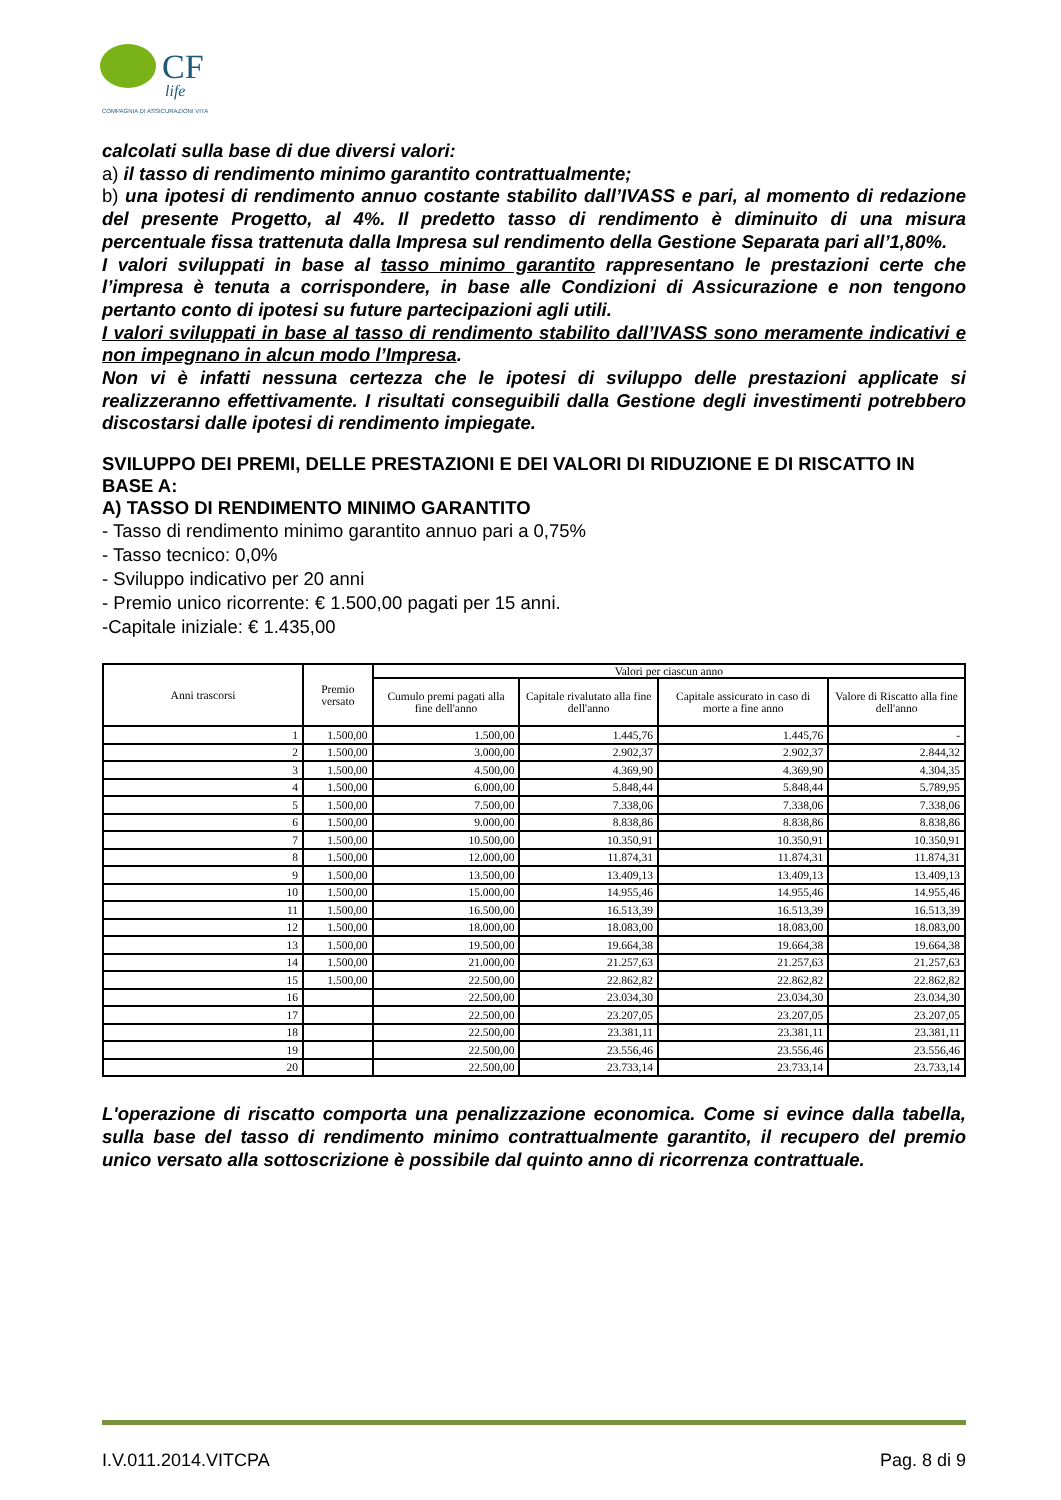CF
life
COMPAGNIA DI ASSICURAZIONI VITA
calcolati sulla base di due diversi valori:
a) il tasso di rendimento minimo garantito contrattualmente;
b) una ipotesi di rendimento annuo costante stabilito dall’IVASS e pari, al momento di redazione del presente Progetto, al 4%. Il predetto tasso di rendimento è diminuito di una misura percentuale fissa trattenuta dalla Impresa sul rendimento della Gestione Separata pari all’1,80%.
I valori sviluppati in base al tasso minimo garantito rappresentano le prestazioni certe che l’impresa è tenuta a corrispondere, in base alle Condizioni di Assicurazione e non tengono pertanto conto di ipotesi su future partecipazioni agli utili.
I valori sviluppati in base al tasso di rendimento stabilito dall’IVASS sono meramente indicativi e non impegnano in alcun modo l’Impresa.
Non vi è infatti nessuna certezza che le ipotesi di sviluppo delle prestazioni applicate si realizzeranno effettivamente. I risultati conseguibili dalla Gestione degli investimenti potrebbero discostarsi dalle ipotesi di rendimento impiegate.
SVILUPPO DEI PREMI, DELLE PRESTAZIONI E DEI VALORI DI RIDUZIONE E DI RISCATTO IN BASE A:
A) TASSO DI RENDIMENTO MINIMO GARANTITO
- Tasso di rendimento minimo garantito annuo pari a 0,75%
- Tasso tecnico: 0,0%
- Sviluppo indicativo per 20 anni
- Premio unico ricorrente: € 1.500,00 pagati per 15 anni.
-Capitale iniziale: € 1.435,00
| Anni trascorsi | Premio versato | Valori per ciascun anno | | | |
| --- | --- | --- | --- | --- | --- |
| | | Cumulo premi pagati alla fine dell'anno | Capitale rivalutato alla fine dell'anno | Capitale assicurato in caso di morte a fine anno | Valore di Riscatto alla fine dell'anno |
| 1 | 1.500,00 | 1.500,00 | 1.445,76 | 1.445,76 | - |
| 2 | 1.500,00 | 3.000,00 | 2.902,37 | 2.902,37 | 2.844,32 |
| 3 | 1.500,00 | 4.500,00 | 4.369,90 | 4.369,90 | 4.304,35 |
| 4 | 1.500,00 | 6.000,00 | 5.848,44 | 5.848,44 | 5.789,95 |
| 5 | 1.500,00 | 7.500,00 | 7.338,06 | 7.338,06 | 7.338,06 |
| 6 | 1.500,00 | 9.000,00 | 8.838,86 | 8.838,86 | 8.838,86 |
| 7 | 1.500,00 | 10.500,00 | 10.350,91 | 10.350,91 | 10.350,91 |
| 8 | 1.500,00 | 12.000,00 | 11.874,31 | 11.874,31 | 11.874,31 |
| 9 | 1.500,00 | 13.500,00 | 13.409,13 | 13.409,13 | 13.409,13 |
| 10 | 1.500,00 | 15.000,00 | 14.955,46 | 14.955,46 | 14.955,46 |
| 11 | 1.500,00 | 16.500,00 | 16.513,39 | 16.513,39 | 16.513,39 |
| 12 | 1.500,00 | 18.000,00 | 18.083,00 | 18.083,00 | 18.083,00 |
| 13 | 1.500,00 | 19.500,00 | 19.664,38 | 19.664,38 | 19.664,38 |
| 14 | 1.500,00 | 21.000,00 | 21.257,63 | 21.257,63 | 21.257,63 |
| 15 | 1.500,00 | 22.500,00 | 22.862,82 | 22.862,82 | 22.862,82 |
| 16 | | 22.500,00 | 23.034,30 | 23.034,30 | 23.034,30 |
| 17 | | 22.500,00 | 23.207,05 | 23.207,05 | 23.207,05 |
| 18 | | 22.500,00 | 23.381,11 | 23.381,11 | 23.381,11 |
| 19 | | 22.500,00 | 23.556,46 | 23.556,46 | 23.556,46 |
| 20 | | 22.500,00 | 23.733,14 | 23.733,14 | 23.733,14 |
L'operazione di riscatto comporta una penalizzazione economica. Come si evince dalla tabella, sulla base del tasso di rendimento minimo contrattualmente garantito, il recupero del premio unico versato alla sottoscrizione è possibile dal quinto anno di ricorrenza contrattuale.
I.V.011.2014.VITCPA Pag. 8 di 9